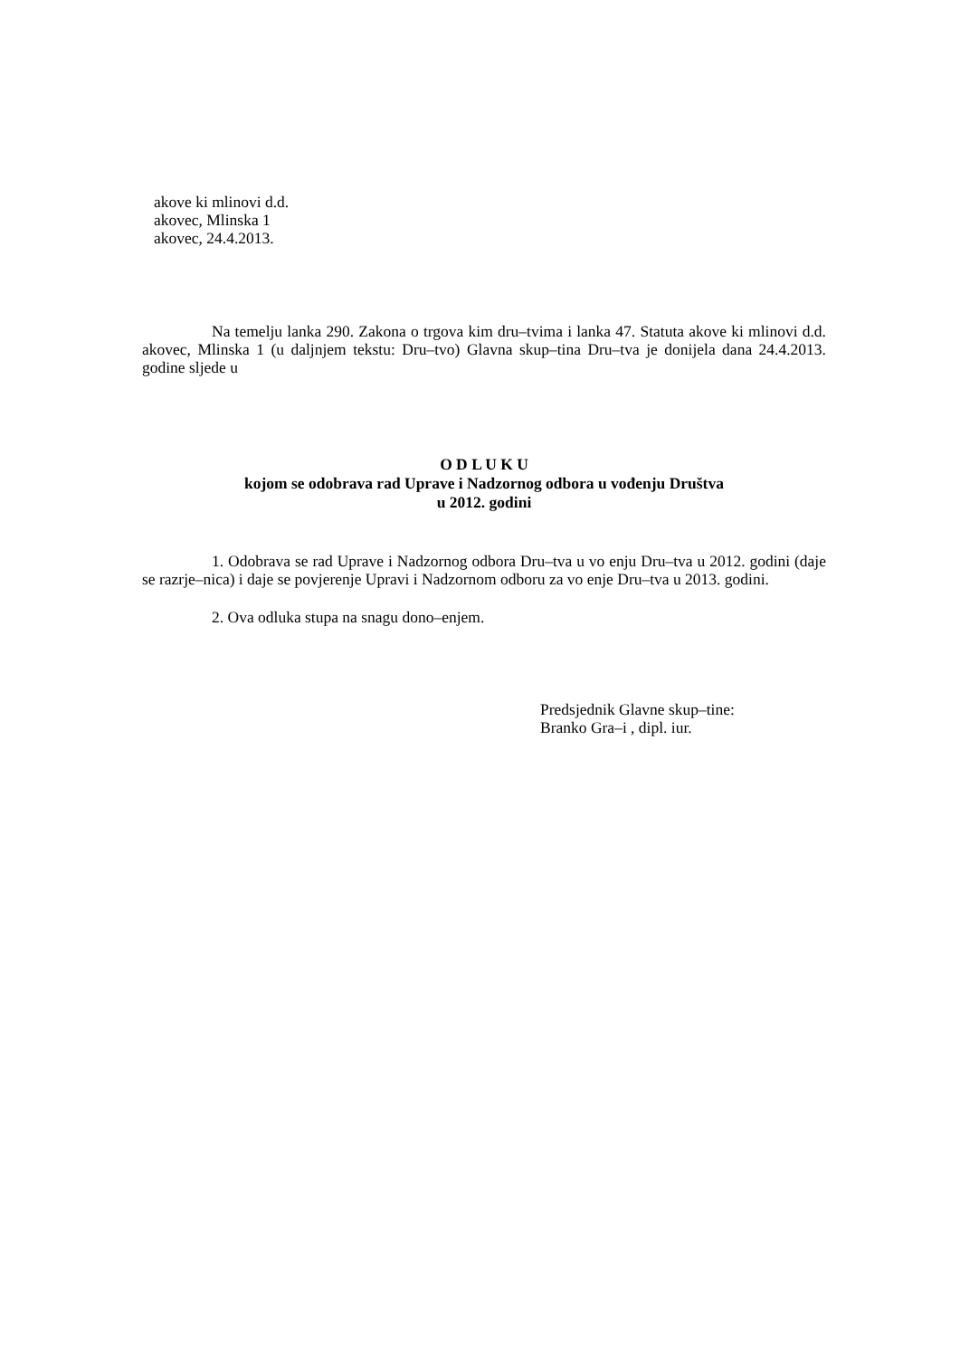akove ki mlinovi d.d.
akovec, Mlinska 1
akovec, 24.4.2013.
Na temelju lanka 290. Zakona o trgova kim dru–tvima i lanka 47. Statuta akove ki mlinovi d.d. akovec, Mlinska 1 (u daljnjem tekstu: Dru–tvo) Glavna skup–tina Dru–tva je donijela dana 24.4.2013. godine sljede u
O D L U K U
kojom se odobrava rad Uprave i Nadzornog odbora u vođenju Društva
u 2012. godini
1. Odobrava se rad Uprave i Nadzornog odbora Dru–tva u vo enju Dru–tva u 2012. godini (daje se razrje–nica) i daje se povjerenje Upravi i Nadzornom odboru za vo enje Dru–tva u 2013. godini.
2. Ova odluka stupa na snagu dono–enjem.
Predsjednik Glavne skup–tine:
Branko Gra–i , dipl. iur.